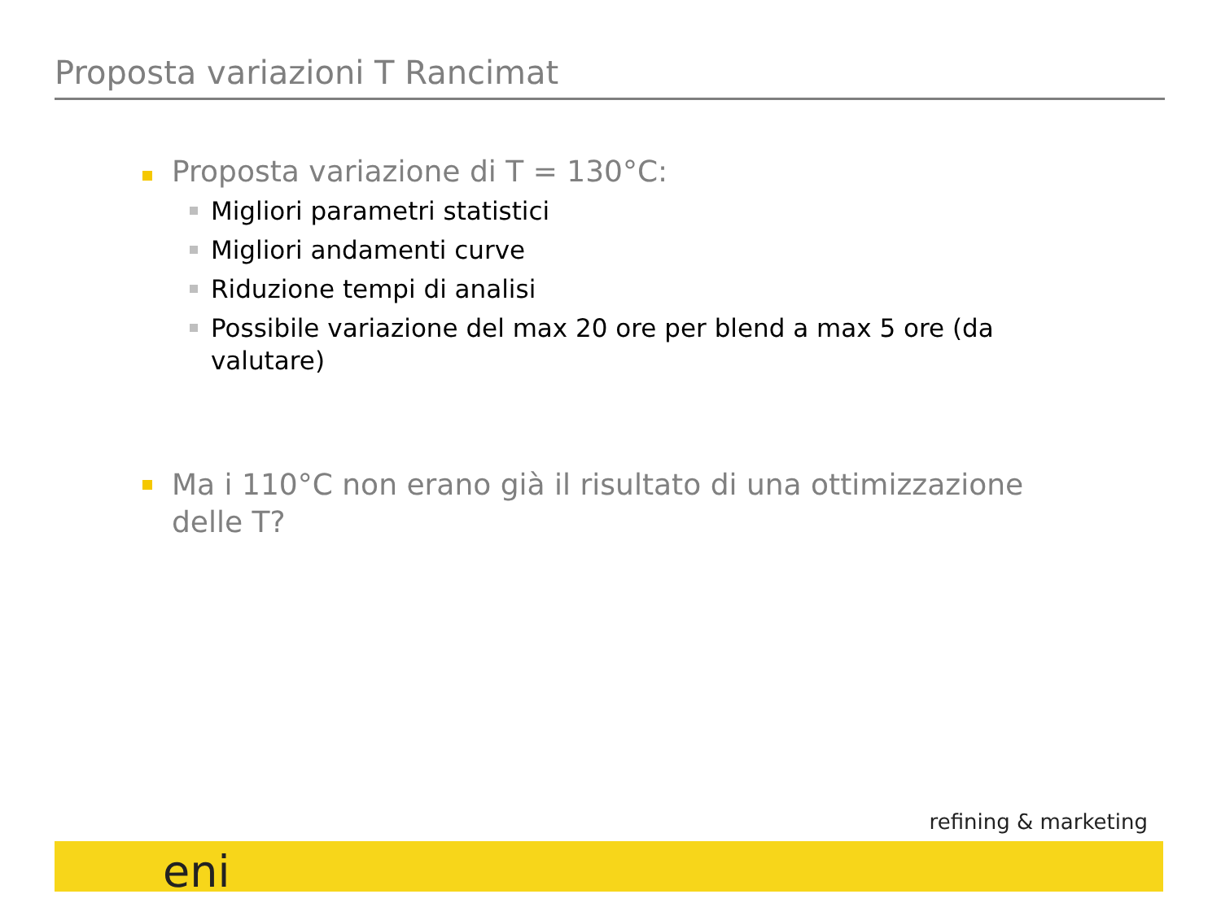Proposta variazioni T Rancimat
Proposta variazione di T = 130°C:
Migliori parametri statistici
Migliori andamenti curve
Riduzione tempi di analisi
Possibile variazione del max 20 ore per blend a max 5 ore (da valutare)
Ma i 110°C non erano già il risultato di una ottimizzazione delle T?
refining & marketing
eni